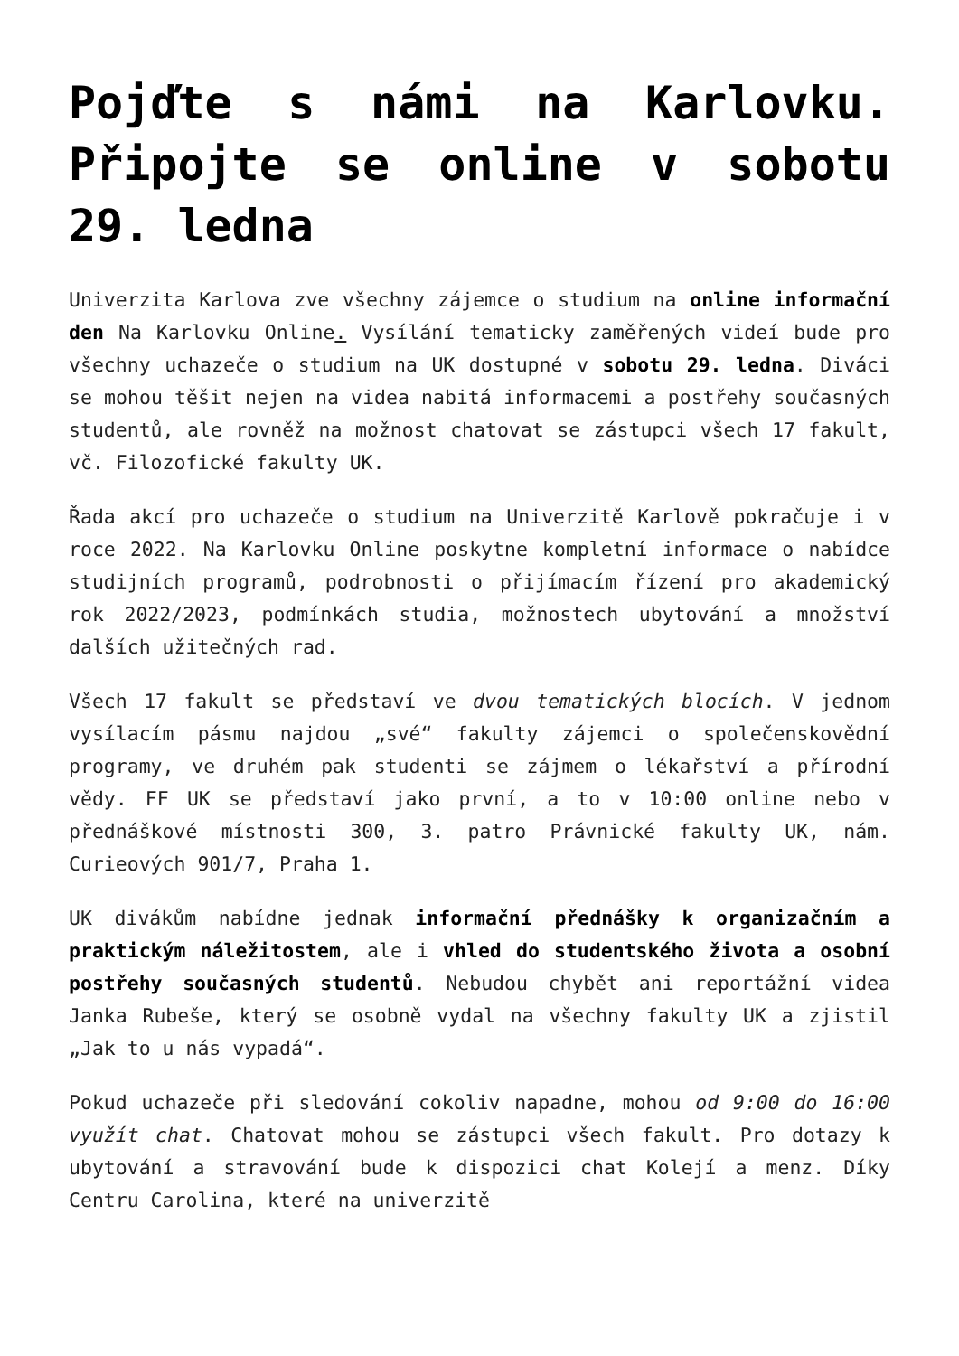Pojďte s námi na Karlovku. Připojte se online v sobotu 29. ledna
Univerzita Karlova zve všechny zájemce o studium na online informační den Na Karlovku Online. Vysílání tematicky zaměřených videí bude pro všechny uchazeče o studium na UK dostupné v sobotu 29. ledna. Diváci se mohou těšit nejen na videa nabitá informacemi a postřehy současných studentů, ale rovněž na možnost chatovat se zástupci všech 17 fakult, vč. Filozofické fakulty UK.
Řada akcí pro uchazeče o studium na Univerzitě Karlově pokračuje i v roce 2022. Na Karlovku Online poskytne kompletní informace o nabídce studijních programů, podrobnosti o přijímacím řízení pro akademický rok 2022/2023, podmínkách studia, možnostech ubytování a množství dalších užitečných rad.
Všech 17 fakult se představí ve dvou tematických blocích. V jednom vysílacím pásmu najdou „své“ fakulty zájemci o společenskovědní programy, ve druhém pak studenti se zájmem o lékařství a přírodní vědy. FF UK se představí jako první, a to v 10:00 online nebo v přednáškové místnosti 300, 3. patro Právnické fakulty UK, nám. Curieových 901/7, Praha 1.
UK divákům nabídne jednak informační přednášky k organizačním a praktickým náležitostem, ale i vhled do studentského života a osobní postřehy současných studentů. Nebudou chybět ani reportážní videa Janka Rubeše, který se osobně vydal na všechny fakulty UK a zjistil „Jak to u nás vypadá“.
Pokud uchazeče při sledování cokoliv napadne, mohou od 9:00 do 16:00 využít chat. Chatovat mohou se zástupci všech fakult. Pro dotazy k ubytování a stravování bude k dispozici chat Kolejí a menz. Díky Centru Carolina, které na univerzitě